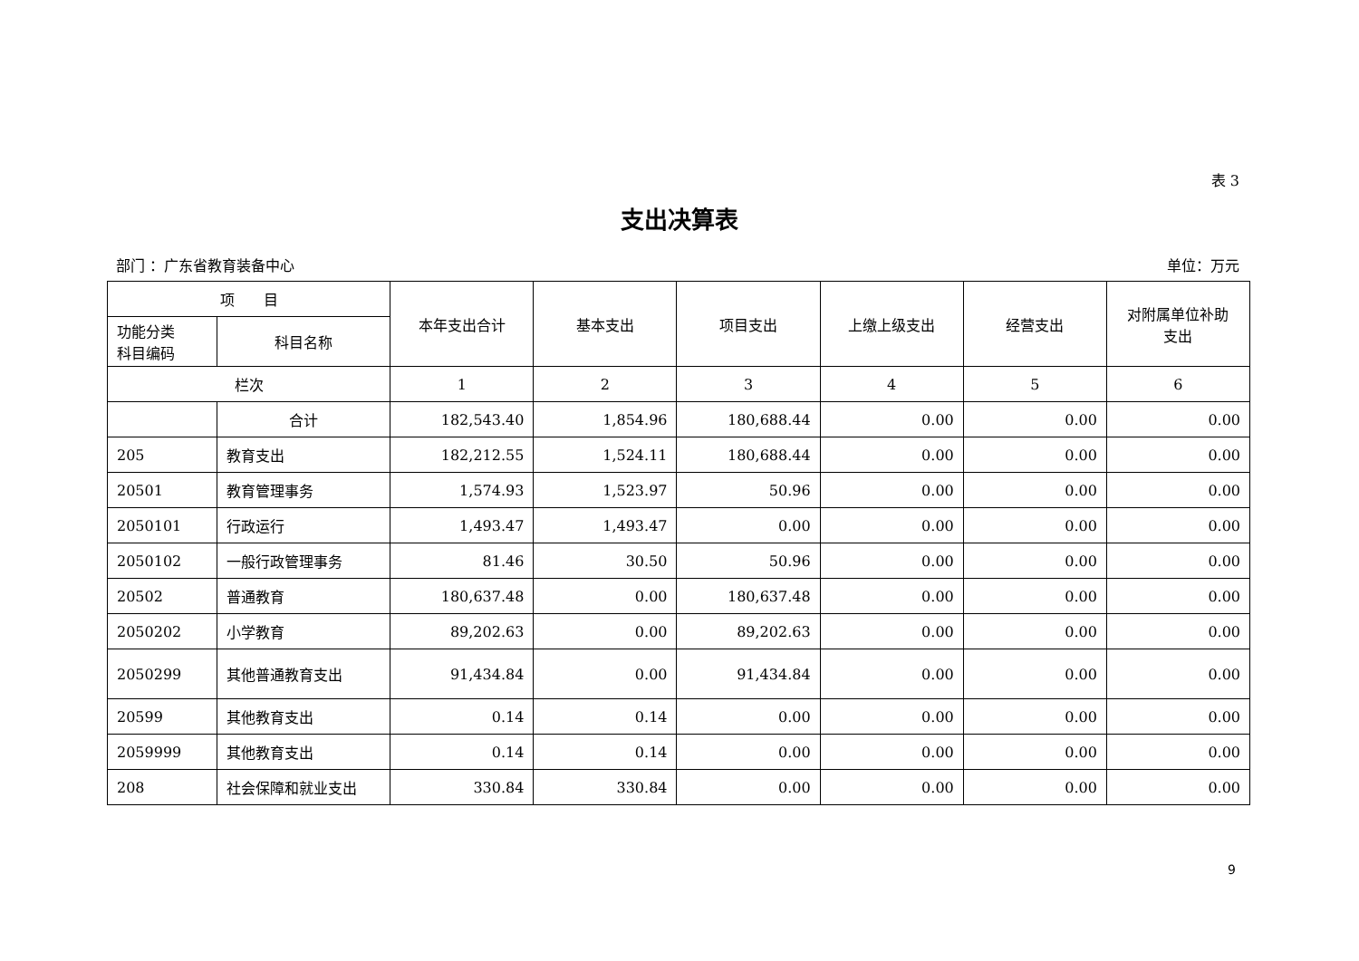表 3
支出决算表
部门 ：广东省教育装备中心 单位：万元
| 项 目 | | 本年支出合计 | 基本支出 | 项目支出 | 上缴上级支出 | 经营支出 | 对附属单位补助 支出 |
| --- | --- | --- | --- | --- | --- | --- | --- |
| 功能分类 科目编码 | 科目名称 | | | | | | |
| 栏次 | | 1 | 2 | 3 | 4 | 5 | 6 |
| | 合计 | 182,543.40 | 1,854.96 | 180,688.44 | 0.00 | 0.00 | 0.00 |
| 205 | 教育支出 | 182,212.55 | 1,524.11 | 180,688.44 | 0.00 | 0.00 | 0.00 |
| 20501 | 教育管理事务 | 1,574.93 | 1,523.97 | 50.96 | 0.00 | 0.00 | 0.00 |
| 2050101 | 行政运行 | 1,493.47 | 1,493.47 | 0.00 | 0.00 | 0.00 | 0.00 |
| 2050102 | 一般行政管理事务 | 81.46 | 30.50 | 50.96 | 0.00 | 0.00 | 0.00 |
| 20502 | 普通教育 | 180,637.48 | 0.00 | 180,637.48 | 0.00 | 0.00 | 0.00 |
| 2050202 | 小学教育 | 89,202.63 | 0.00 | 89,202.63 | 0.00 | 0.00 | 0.00 |
| 2050299 | 其他普通教育支出 | 91,434.84 | 0.00 | 91,434.84 | 0.00 | 0.00 | 0.00 |
| 20599 | 其他教育支出 | 0.14 | 0.14 | 0.00 | 0.00 | 0.00 | 0.00 |
| 2059999 | 其他教育支出 | 0.14 | 0.14 | 0.00 | 0.00 | 0.00 | 0.00 |
| 208 | 社会保障和就业支出 | 330.84 | 330.84 | 0.00 | 0.00 | 0.00 | 0.00 |
9